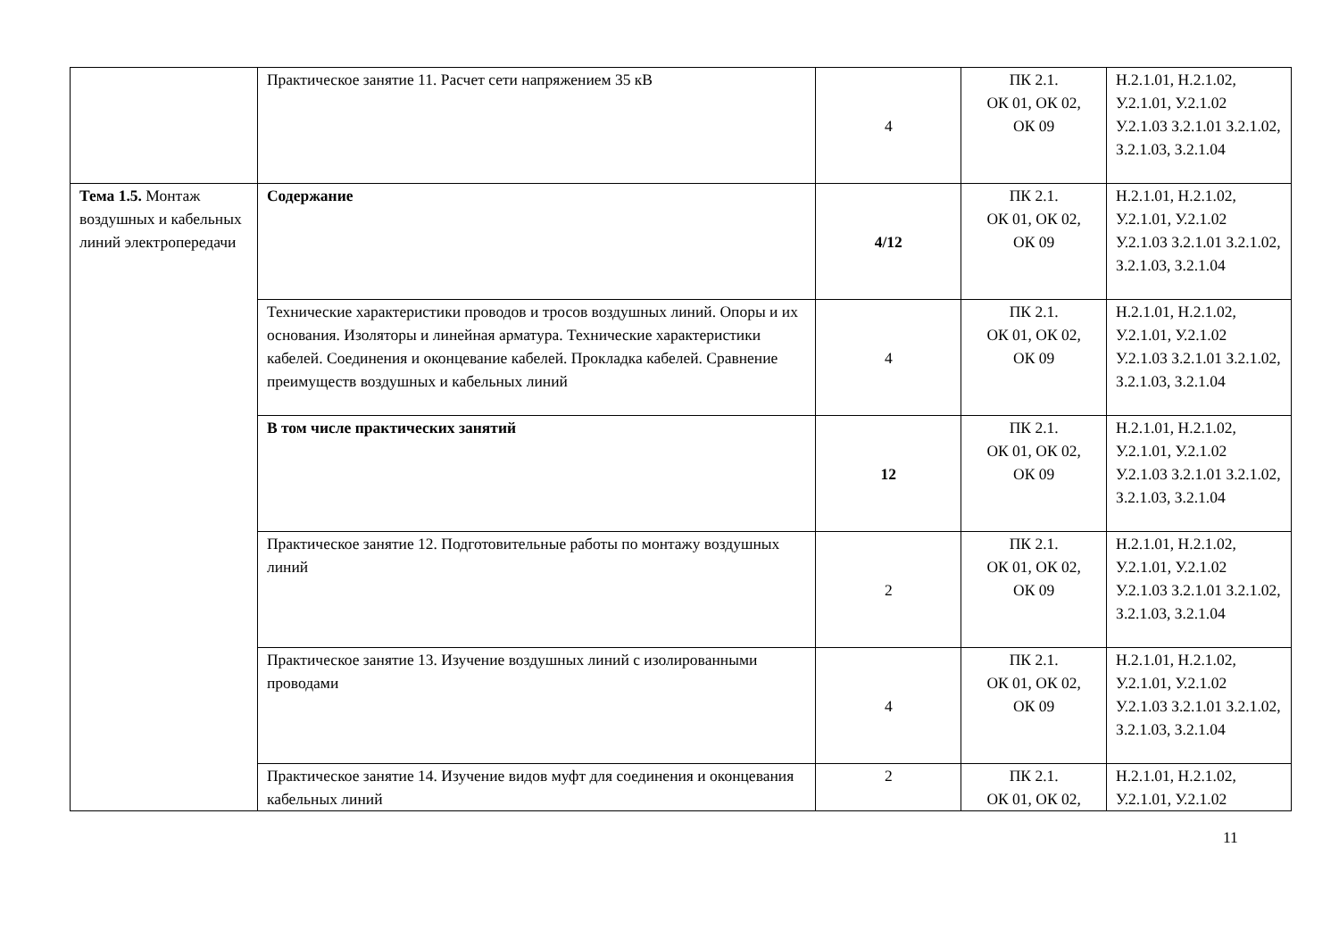| | Практическое занятие 11. Расчет сети напряжением 35 кВ | 4 | ПК 2.1. ОК 01, ОК 02, ОК 09 | Н.2.1.01, Н.2.1.02, У.2.1.01, У.2.1.02 У.2.1.03 З.2.1.01 З.2.1.02, З.2.1.03, З.2.1.04 |
| Тема 1.5. Монтаж воздушных и кабельных линий электропередачи | Содержание | 4/12 | ПК 2.1. ОК 01, ОК 02, ОК 09 | Н.2.1.01, Н.2.1.02, У.2.1.01, У.2.1.02 У.2.1.03 З.2.1.01 З.2.1.02, З.2.1.03, З.2.1.04 |
| | Технические характеристики проводов и тросов воздушных линий. Опоры и их основания. Изоляторы и линейная арматура. Технические характеристики кабелей. Соединения и оконцевание кабелей. Прокладка кабелей. Сравнение преимуществ воздушных и кабельных линий | 4 | ПК 2.1. ОК 01, ОК 02, ОК 09 | Н.2.1.01, Н.2.1.02, У.2.1.01, У.2.1.02 У.2.1.03 З.2.1.01 З.2.1.02, З.2.1.03, З.2.1.04 |
| | В том числе практических занятий | 12 | ПК 2.1. ОК 01, ОК 02, ОК 09 | Н.2.1.01, Н.2.1.02, У.2.1.01, У.2.1.02 У.2.1.03 З.2.1.01 З.2.1.02, З.2.1.03, З.2.1.04 |
| | Практическое занятие 12. Подготовительные работы по монтажу воздушных линий | 2 | ПК 2.1. ОК 01, ОК 02, ОК 09 | Н.2.1.01, Н.2.1.02, У.2.1.01, У.2.1.02 У.2.1.03 З.2.1.01 З.2.1.02, З.2.1.03, З.2.1.04 |
| | Практическое занятие 13. Изучение воздушных линий с изолированными проводами | 4 | ПК 2.1. ОК 01, ОК 02, ОК 09 | Н.2.1.01, Н.2.1.02, У.2.1.01, У.2.1.02 У.2.1.03 З.2.1.01 З.2.1.02, З.2.1.03, З.2.1.04 |
| | Практическое занятие 14. Изучение видов муфт для соединения и оконцевания кабельных линий | 2 | ПК 2.1. ОК 01, ОК 02, | Н.2.1.01, Н.2.1.02, У.2.1.01, У.2.1.02 |
11